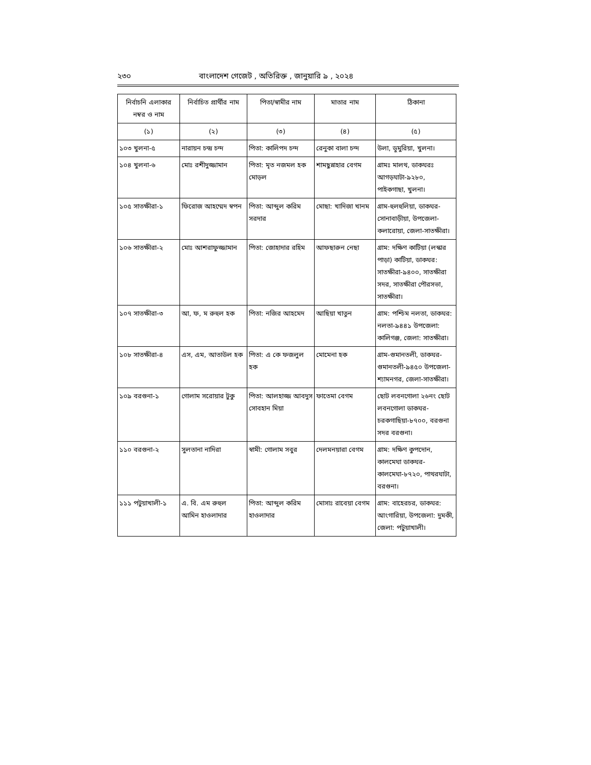২৩০ বাংলাদেশ গেজেট , অতিরিক্ত , জানুয়ারি ৯ , ২০২৪
| নির্বাচনি এলাকার নম্বর ও নাম | নির্বাচিত প্রার্থীর নাম | পিতা/স্বামীর নাম | মাতার নাম | ঠিকানা |
| --- | --- | --- | --- | --- |
| (১) | (২) | (৩) | (৪) | (৫) |
| ১০৩ খুলনা-৫ | নারায়ন চন্দ্র চন্দ | পিতা: কালিপদ চন্দ | রেনুকা বালা চন্দ | উলা, ডুমুরিয়া, খুলনা। |
| ১০৪ খুলনা-৬ | মোঃ রশীদুজ্জামান | পিতা: মৃত নজমল হক মোড়ল | শামছুন্নাহার বেগম | গ্রামঃ মালথ, ডাকঘরঃ আগড়ঘাটা-৯২৮০, পাইকগাছা, খুলনা। |
| ১০৫ সাতক্ষীরা-১ | ফিরোজ আহম্মেদ স্বপন | পিতা: আব্দুল করিম সরদার | মোছা: খাদিজা খানম | গ্রাম-হুলহুলিয়া, ডাকঘর-সোনাবাড়ীয়া, উপজেলা-কলারোয়া, জেলা-সাতক্ষীরা। |
| ১০৬ সাতক্ষীরা-২ | মোঃ আশরাফুজ্জামান | পিতা: জোহাদার রহিম | আফছারুন নেছা | গ্রাম: দক্ষিণ কাটিয়া (লস্কার পাড়া) কাটিয়া, ডাকঘর: সাতক্ষীরা-৯৪০০, সাতক্ষীরা সদর, সাতক্ষীরা পৌরসভা, সাতক্ষীরা। |
| ১০৭ সাতক্ষীরা-৩ | আ, ফ, ম রুহুল হক | পিতা: নজির আহমেদ | আছিয়া খাতুন | গ্রাম: পশ্চিম নলতা, ডাকঘর: নলতা-৯৪৪১ উপজেলা: কালিগঞ্জ, জেলা: সাতক্ষীরা। |
| ১০৮ সাতক্ষীরা-৪ | এস, এম, আতাউল হক | পিতা: এ কে ফজলুল হক | মোমেনা হক | গ্রাম-গুমানতলী, ডাকঘর- গুমানতলী-৯৪৫০ উপজেলা-শ্যামনগর, জেলা-সাতক্ষীরা। |
| ১০৯ বরগুনা-১ | গোলাম সরোয়ার টুকু | পিতা: আলহাজ্জ আবদুস সোবহান মিয়া | ফাতেমা বেগম | ছোট লবনগোলা ২৬নং ছোট লবনগোলা ডাকঘর-চরকগাছিয়া-৮৭০০, বরগুনা সদর বরগুনা। |
| ১১০ বরগুনা-২ | সুলতানা নাদিরা | স্বামী: গোলাম সবুর | দেলমনয়ারা বেগম | গ্রাম: দক্ষিণ কুপদোন, কালমেঘা ডাকঘর-কালমেঘা-৮৭২০, পাথরঘাটা, বরগুনা। |
| ১১১ পটুয়াখালী-১ | এ. বি. এম রুহুল আমিন হাওলাদার | পিতা: আব্দুল করিম হাওলাদার | মোসাঃ রাবেয়া বেগম | গ্রাম: বাহেরচর, ডাকঘর: আংগারিয়া, উপজেলা: দুমকী, জেলা: পটুয়াখালী। |